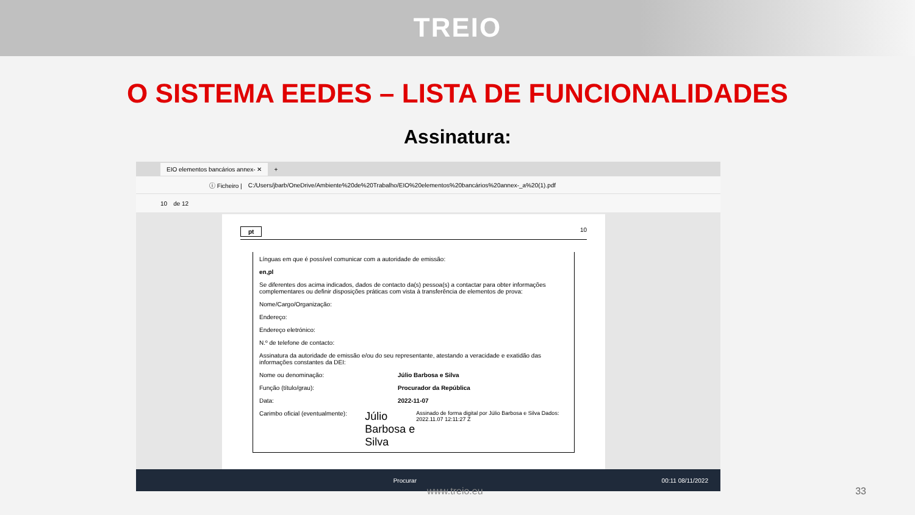TREIO
O SISTEMA EEDES – LISTA DE FUNCIONALIDADES
Assinatura:
EIO elementos bancários annex- ✕ +
ⓘ Ficheiro | C:/Users/jbarb/OneDrive/Ambiente%20de%20Trabalho/EIO%20elementos%20bancários%20annex-_a%20(1).pdf
10 de 12
pt 10
Línguas em que é possível comunicar com a autoridade de emissão:
en,pl
Se diferentes dos acima indicados, dados de contacto da(s) pessoa(s) a contactar para obter informações complementares ou definir disposições práticas com vista à transferência de elementos de prova:
Nome/Cargo/Organização:
Endereço:
Endereço eletrónico:
N.º de telefone de contacto:
Assinatura da autoridade de emissão e/ou do seu representante, atestando a veracidade e exatidão das informações constantes da DEI:
Nome ou denominação: Júlio Barbosa e Silva
Função (título/grau): Procurador da República
Data: 2022-11-07
Carimbo oficial (eventualmente): Júlio Barbosa e Silva Assinado de forma digital por Júlio Barbosa e Silva Dados: 2022.11.07 12:11:27 Z
Procurar 00:11 08/11/2022
www.treio.eu 33